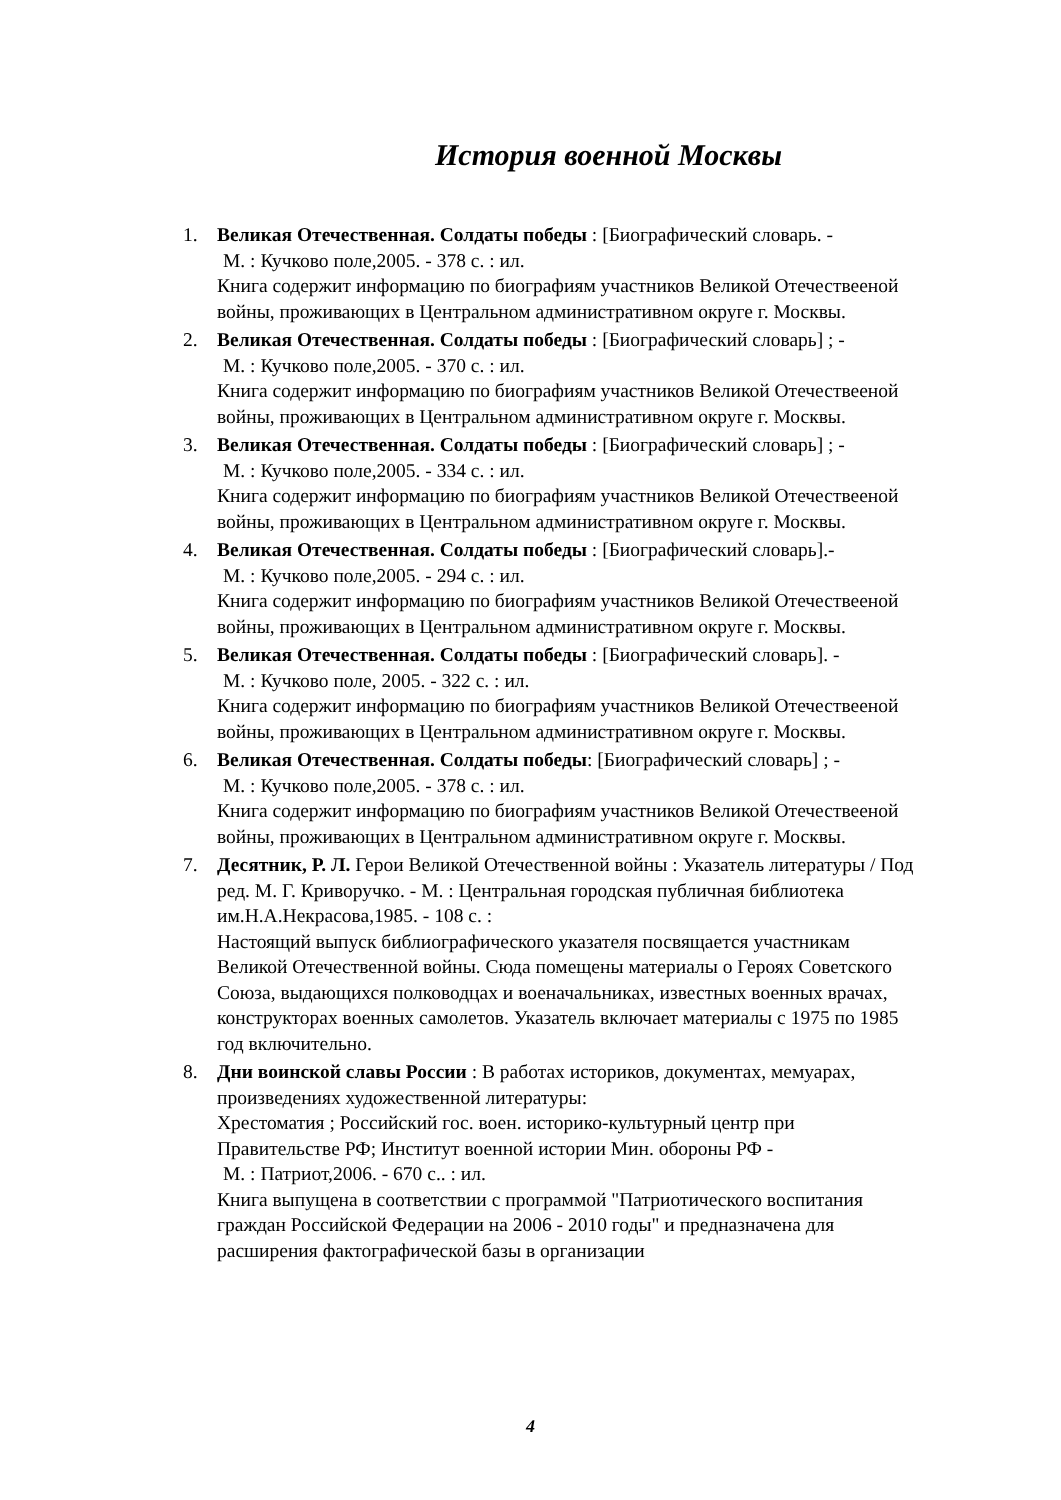История военной Москвы
1. Великая Отечественная. Солдаты победы : [Биографический словарь. -
М. : Кучково поле,2005. - 378 с. : ил.
Книга содержит информацию по биографиям участников Великой Отечествееной войны, проживающих в Центральном административном округе г. Москвы.
2. Великая Отечественная. Солдаты победы : [Биографический словарь] ; -
М. : Кучково поле,2005. - 370 с. : ил.
Книга содержит информацию по биографиям участников Великой Отечествееной войны, проживающих в Центральном административном округе г. Москвы.
3. Великая Отечественная. Солдаты победы : [Биографический словарь] ; -
М. : Кучково поле,2005. - 334 с. : ил.
Книга содержит информацию по биографиям участников Великой Отечествееной войны, проживающих в Центральном административном округе г. Москвы.
4. Великая Отечественная. Солдаты победы : [Биографический словарь].-
М. : Кучково поле,2005. - 294 с. : ил.
Книга содержит информацию по биографиям участников Великой Отечествееной войны, проживающих в Центральном административном округе г. Москвы.
5. Великая Отечественная. Солдаты победы : [Биографический словарь]. -
М. : Кучково поле, 2005. - 322 с. : ил.
Книга содержит информацию по биографиям участников Великой Отечествееной войны, проживающих в Центральном административном округе г. Москвы.
6. Великая Отечественная. Солдаты победы: [Биографический словарь] ; -
М. : Кучково поле,2005. - 378 с. : ил.
Книга содержит информацию по биографиям участников Великой Отечествееной войны, проживающих в Центральном административном округе г. Москвы.
7. Десятник, Р. Л. Герои Великой Отечественной войны : Указатель литературы / Под ред. М. Г. Криворучко. - М. : Центральная городская публичная библиотека им.Н.А.Некрасова,1985. - 108 с. :
Настоящий выпуск библиографического указателя посвящается участникам Великой Отечественной войны. Сюда помещены материалы о Героях Советского Союза, выдающихся полководцах и военачальниках, известных военных врачах, конструкторах военных самолетов. Указатель включает материалы с 1975 по 1985 год включительно.
8. Дни воинской славы России : В работах историков, документах, мемуарах, произведениях художественной литературы:
Хрестоматия ; Российский гос. воен. историко-культурный центр при Правительстве РФ; Институт военной истории Мин. обороны РФ -
М. : Патриот,2006. - 670 с.. : ил.
Книга выпущена в соответствии с программой "Патриотического воспитания граждан Российской Федерации на 2006 - 2010 годы" и предназначена для расширения фактографической базы в организации
4